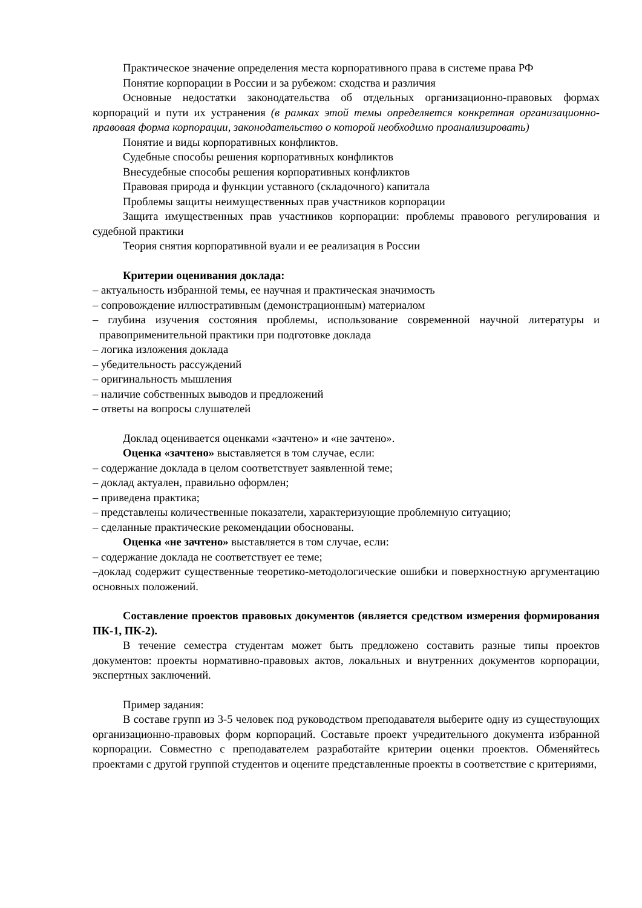Практическое значение определения места корпоративного права в системе права РФ
Понятие корпорации в России и за рубежом: сходства и различия
Основные недостатки законодательства об отдельных организационно-правовых формах корпораций и пути их устранения (в рамках этой темы определяется конкретная организационно-правовая форма корпорации, законодательство о которой необходимо проанализировать)
Понятие и виды корпоративных конфликтов.
Судебные способы решения корпоративных конфликтов
Внесудебные способы решения корпоративных конфликтов
Правовая природа и функции уставного (складочного) капитала
Проблемы защиты неимущественных прав участников корпорации
Защита имущественных прав участников корпорации: проблемы правового регулирования и судебной практики
Теория снятия корпоративной вуали и ее реализация в России
Критерии оценивания доклада:
– актуальность избранной темы, ее научная и практическая значимость
– сопровождение иллюстративным (демонстрационным) материалом
– глубина изучения состояния проблемы, использование современной научной литературы и правоприменительной практики при подготовке доклада
– логика изложения доклада
– убедительность рассуждений
– оригинальность мышления
– наличие собственных выводов и предложений
– ответы на вопросы слушателей
Доклад оценивается оценками «зачтено» и «не зачтено».
Оценка «зачтено» выставляется в том случае, если:
– содержание доклада в целом соответствует заявленной теме;
– доклад актуален, правильно оформлен;
– приведена практика;
– представлены количественные показатели, характеризующие проблемную ситуацию;
– сделанные практические рекомендации обоснованы.
Оценка «не зачтено» выставляется в том случае, если:
– содержание доклада не соответствует ее теме;
–доклад содержит существенные теоретико-методологические ошибки и поверхностную аргументацию основных положений.
Составление проектов правовых документов (является средством измерения формирования ПК-1, ПК-2).
В течение семестра студентам может быть предложено составить разные типы проектов документов: проекты нормативно-правовых актов, локальных и внутренних документов корпорации, экспертных заключений.
Пример задания:
В составе групп из 3-5 человек под руководством преподавателя выберите одну из существующих организационно-правовых форм корпораций. Составьте проект учредительного документа избранной корпорации. Совместно с преподавателем разработайте критерии оценки проектов. Обменяйтесь проектами с другой группой студентов и оцените представленные проекты в соответствие с критериями,